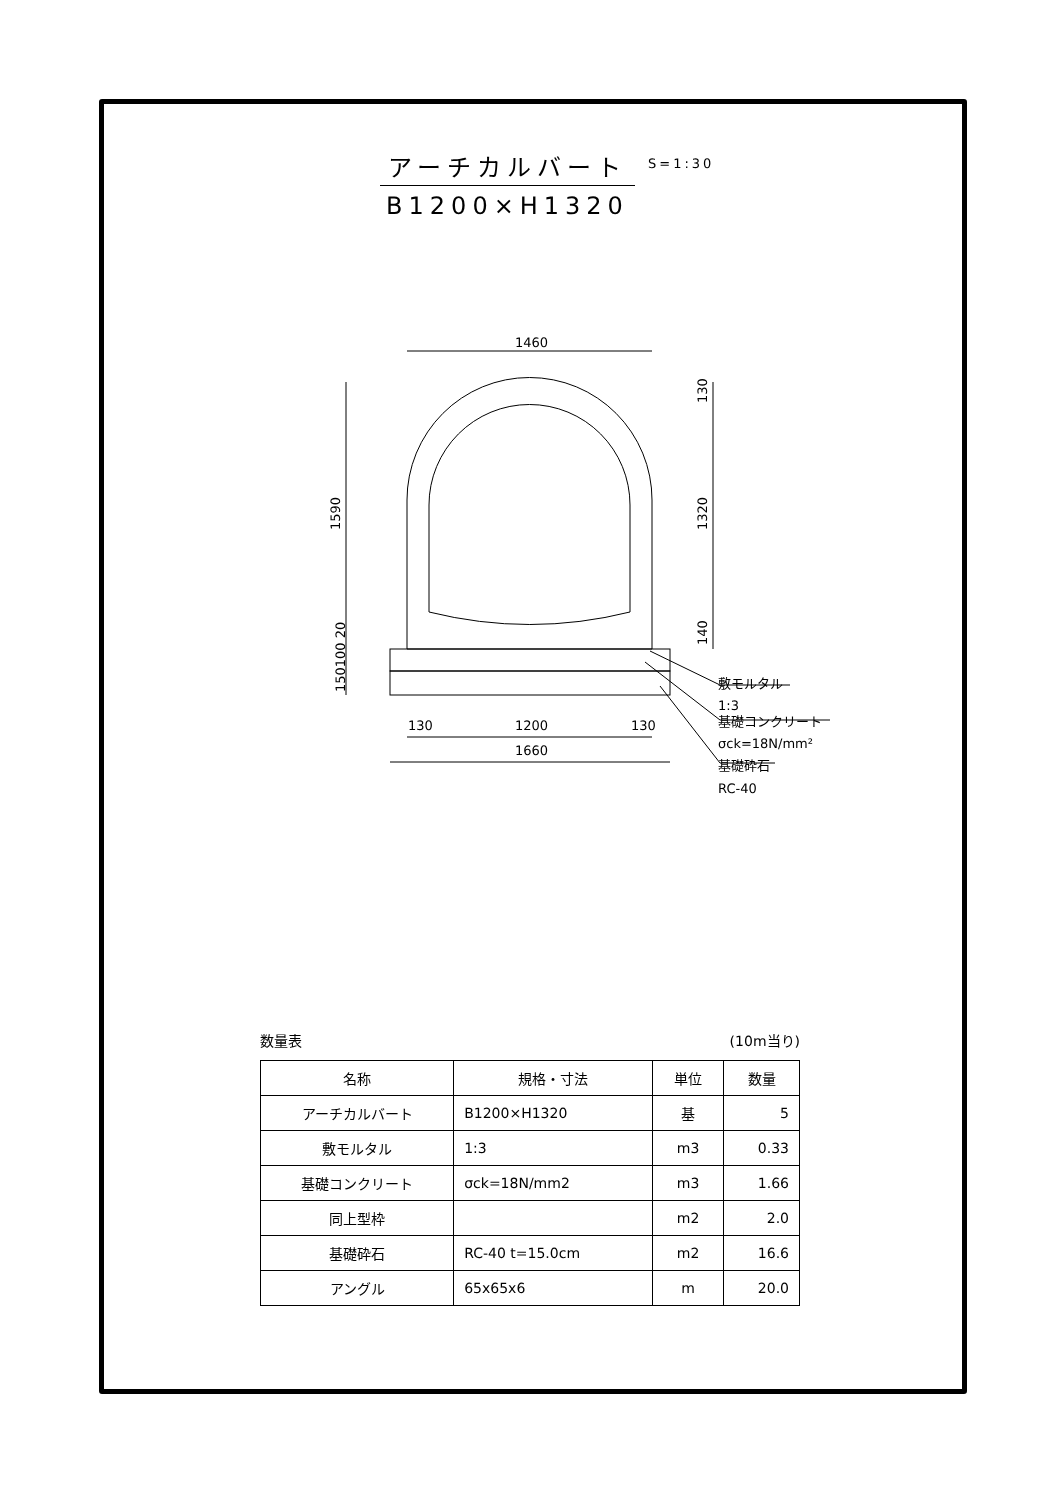アーチカルバート
B1200×H1320
S=1:30
1460
1200
1660
130
130
1590
1320
130
140
150100 20
敷モルタル
1:3
基礎コンクリート
σck=18N/mm²
基礎砕石
RC-40
数量表 (10m当り)
| 名称 | 規格・寸法 | 単位 | 数量 |
| --- | --- | --- | --- |
| アーチカルバート | B1200×H1320 | 基 | 5 |
| 敷モルタル | 1:3 | m3 | 0.33 |
| 基礎コンクリート | σck=18N/mm2 | m3 | 1.66 |
| 同上型枠 | | m2 | 2.0 |
| 基礎砕石 | RC-40 t=15.0cm | m2 | 16.6 |
| アングル | 65x65x6 | m | 20.0 |